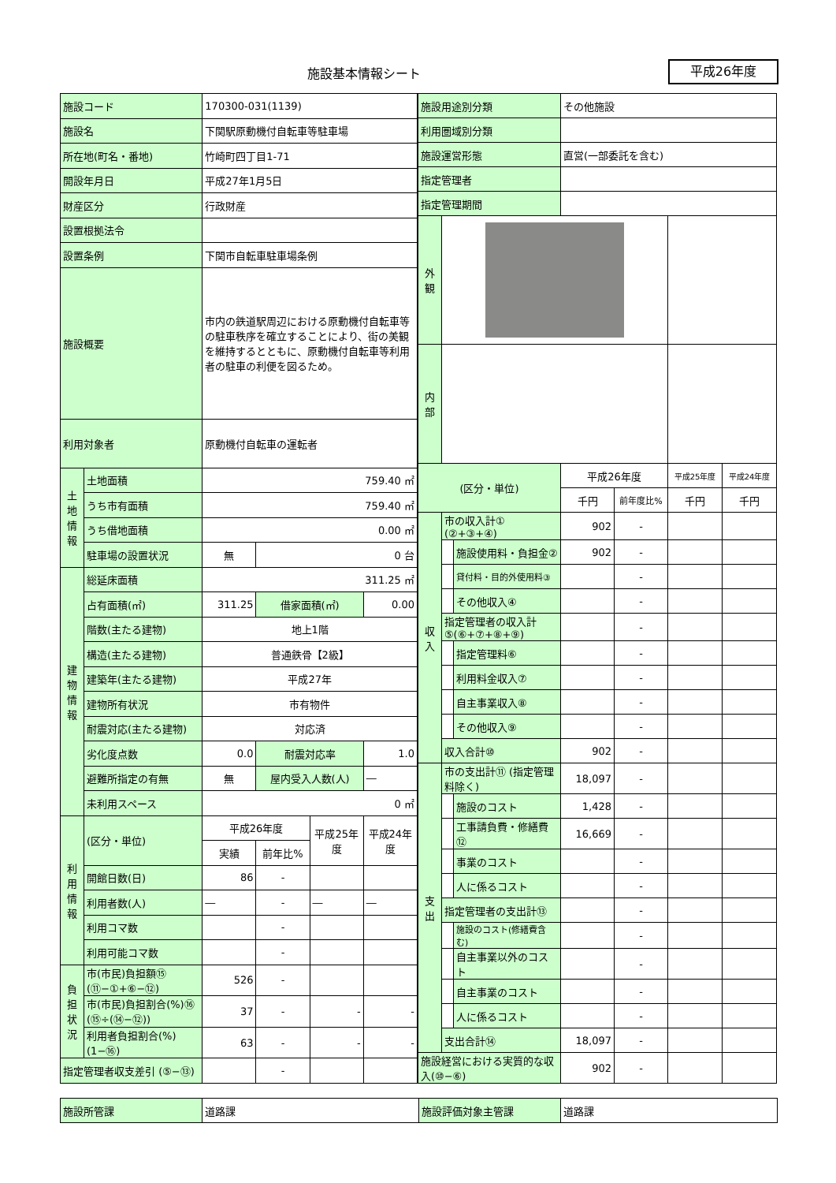施設基本情報シート 平成26年度
| 施設コード | | 170300-031(1139) | | | |
| 施設名 | | 下関駅原動機付自転車等駐車場 | | | |
| 所在地(町名・番地) | | 竹崎町四丁目1-71 | | | |
| 開設年月日 | | 平成27年1月5日 | | | |
| 財産区分 | | 行政財産 | | | |
| 設置根拠法令 | | | | | |
| 設置条例 | | 下関市自転車駐車場条例 | | | |
| 施設概要 | | 市内の鉄道駅周辺における原動機付自転車等の駐車秩序を確立することにより、街の美観を維持するとともに、原動機付自転車等利用者の駐車の利便を図るため。 | | | |
| 利用対象者 | | 原動機付自転車の運転者 | | | |
| 土地情報 | 土地面積 | 759.40 ㎡ | | | |
| | うち市有面積 | 759.40 ㎡ | | | |
| | うち借地面積 | 0.00 ㎡ | | | |
| | 駐車場の設置状況 | 無 | 0 台 | | |
| 建物情報 | 総延床面積 | 311.25 ㎡ | | | |
| | 占有面積(㎡) | 311.25 | 借家面積(㎡) | | 0.00 |
| | 階数(主たる建物) | 地上1階 | | | |
| | 構造(主たる建物) | 普通鉄骨【2級】 | | | |
| | 建築年(主たる建物) | 平成27年 | | | |
| | 建物所有状況 | 市有物件 | | | |
| | 耐震対応(主たる建物) | 対応済 | | | |
| | 劣化度点数 | 0.0 | 耐震対応率 | | 1.0 |
| | 避難所指定の有無 | 無 | 屋内受入人数(人) | | ― |
| | 未利用スペース | 0 ㎡ | | | |
| 利用情報 | (区分・単位) | 平成26年度 | | 平成25年度 | 平成24年度 |
| | | 実績 | 前年比% | | |
| | 開館日数(日) | 86 | - | | |
| | 利用者数(人) | ― | - | ― | ― |
| | 利用コマ数 | | - | | |
| | 利用可能コマ数 | | - | | |
| 負担状況 | 市(市民)負担額⑮ (⑪−①+⑥−⑫) | 526 | - | | |
| | 市(市民)負担割合(%)⑯ (⑮÷(⑭−⑫)) | 37 | - | - | - |
| | 利用者負担割合(%) (1−⑯) | 63 | - | - | - |
| 指定管理者収支差引 (⑤−⑬) | | | - | | |
| 施設用途別分類 | | | その他施設 | | | |
| 利用圏域別分類 | | | | | | |
| 施設運営形態 | | | 直営(一部委託を含む) | | | |
| 指定管理者 | | | | | | |
| 指定管理期間 | | | | | | |
| 外観 | | | | | | |
| 内部 | | | | | | |
| (区分・単位) | | | 平成26年度 | | 平成25年度 | 平成24年度 |
| | | | 千円 | 前年度比% | 千円 | 千円 |
| 収入 | 市の収入計① (②+③+④) | | 902 | - | | |
| | | 施設使用料・負担金② | 902 | - | | |
| | | 貸付料・目的外使用料③ | | - | | |
| | | その他収入④ | | - | | |
| | 指定管理者の収入計 ⑤(⑥+⑦+⑧+⑨) | | | - | | |
| | | 指定管理料⑥ | | - | | |
| | | 利用料金収入⑦ | | - | | |
| | | 自主事業収入⑧ | | - | | |
| | | その他収入⑨ | | - | | |
| | 収入合計⑩ | | 902 | - | | |
| 支出 | 市の支出計⑪ (指定管理料除く) | | 18,097 | - | | |
| | | 施設のコスト | 1,428 | - | | |
| | | 工事請負費・修繕費⑫ | 16,669 | - | | |
| | | 事業のコスト | | - | | |
| | | 人に係るコスト | | - | | |
| | 指定管理者の支出計⑬ | | | - | | |
| | | 施設のコスト(修繕費含む) | | - | | |
| | | 自主事業以外のコスト | | - | | |
| | | 自主事業のコスト | | - | | |
| | | 人に係るコスト | | - | | |
| | 支出合計⑭ | | 18,097 | - | | |
| 施設経営における実質的な収入(⑩−⑥) | | | 902 | - | | |
| 施設所管課 | 道路課 | 施設評価対象主管課 | 道路課 |